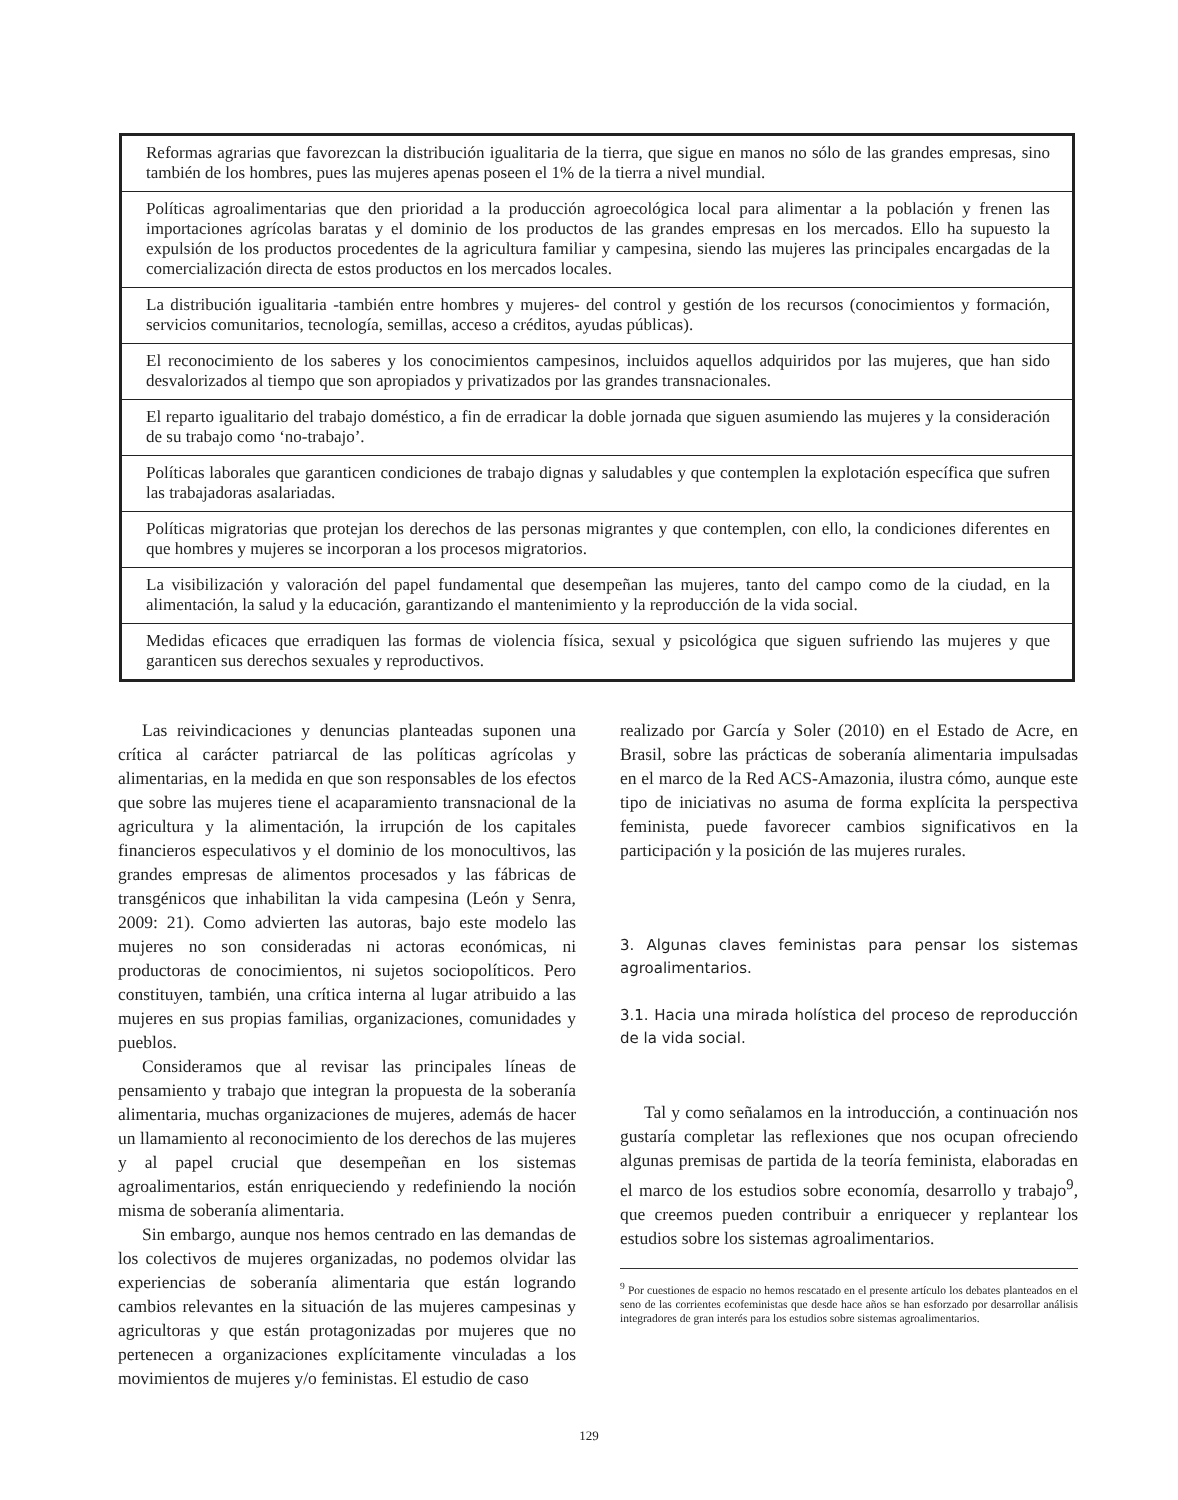| Reformas agrarias que favorezcan la distribución igualitaria de la tierra, que sigue en manos no sólo de las grandes empresas, sino también de los hombres, pues las mujeres apenas poseen el 1% de la tierra a nivel mundial. |
| Políticas agroalimentarias que den prioridad a la producción agroecológica local para alimentar a la población y frenen las importaciones agrícolas baratas y el dominio de los productos de las grandes empresas en los mercados. Ello ha supuesto la expulsión de los productos procedentes de la agricultura familiar y campesina, siendo las mujeres las principales encargadas de la comercialización directa de estos productos en los mercados locales. |
| La distribución igualitaria -también entre hombres y mujeres- del control y gestión de los recursos (conocimientos y formación, servicios comunitarios, tecnología, semillas, acceso a créditos, ayudas públicas). |
| El reconocimiento de los saberes y los conocimientos campesinos, incluidos aquellos adquiridos por las mujeres, que han sido desvalorizados al tiempo que son apropiados y privatizados por las grandes transnacionales. |
| El reparto igualitario del trabajo doméstico, a fin de erradicar la doble jornada que siguen asumiendo las mujeres y la consideración de su trabajo como ‘no-trabajo’. |
| Políticas laborales que garanticen condiciones de trabajo dignas y saludables y que contemplen la explotación específica que sufren las trabajadoras asalariadas. |
| Políticas migratorias que protejan los derechos de las personas migrantes y que contemplen, con ello, la condiciones diferentes en que hombres y mujeres se incorporan a los procesos migratorios. |
| La visibilización y valoración del papel fundamental que desempeñan las mujeres, tanto del campo como de la ciudad, en la alimentación, la salud y la educación, garantizando el mantenimiento y la reproducción de la vida social. |
| Medidas eficaces que erradiquen las formas de violencia física, sexual y psicológica que siguen sufriendo las mujeres y que garanticen sus derechos sexuales y reproductivos. |
Las reivindicaciones y denuncias planteadas suponen una crítica al carácter patriarcal de las políticas agrícolas y alimentarias, en la medida en que son responsables de los efectos que sobre las mujeres tiene el acaparamiento transnacional de la agricultura y la alimentación, la irrupción de los capitales financieros especulativos y el dominio de los monocultivos, las grandes empresas de alimentos procesados y las fábricas de transgénicos que inhabilitan la vida campesina (León y Senra, 2009: 21). Como advierten las autoras, bajo este modelo las mujeres no son consideradas ni actoras económicas, ni productoras de conocimientos, ni sujetos sociopolíticos. Pero constituyen, también, una crítica interna al lugar atribuido a las mujeres en sus propias familias, organizaciones, comunidades y pueblos.
Consideramos que al revisar las principales líneas de pensamiento y trabajo que integran la propuesta de la soberanía alimentaria, muchas organizaciones de mujeres, además de hacer un llamamiento al reconocimiento de los derechos de las mujeres y al papel crucial que desempeñan en los sistemas agroalimentarios, están enriqueciendo y redefiniendo la noción misma de soberanía alimentaria.
Sin embargo, aunque nos hemos centrado en las demandas de los colectivos de mujeres organizadas, no podemos olvidar las experiencias de soberanía alimentaria que están logrando cambios relevantes en la situación de las mujeres campesinas y agricultoras y que están protagonizadas por mujeres que no pertenecen a organizaciones explícitamente vinculadas a los movimientos de mujeres y/o feministas. El estudio de caso
realizado por García y Soler (2010) en el Estado de Acre, en Brasil, sobre las prácticas de soberanía alimentaria impulsadas en el marco de la Red ACS-Amazonia, ilustra cómo, aunque este tipo de iniciativas no asuma de forma explícita la perspectiva feminista, puede favorecer cambios significativos en la participación y la posición de las mujeres rurales.
3. Algunas claves feministas para pensar los sistemas agroalimentarios.
3.1. Hacia una mirada holística del proceso de reproducción de la vida social.
Tal y como señalamos en la introducción, a continuación nos gustaría completar las reflexiones que nos ocupan ofreciendo algunas premisas de partida de la teoría feminista, elaboradas en el marco de los estudios sobre economía, desarrollo y trabajo<sup>9</sup>, que creemos pueden contribuir a enriquecer y replantear los estudios sobre los sistemas agroalimentarios.
<sup>9</sup> Por cuestiones de espacio no hemos rescatado en el presente artículo los debates planteados en el seno de las corrientes ecofeministas que desde hace años se han esforzado por desarrollar análisis integradores de gran interés para los estudios sobre sistemas agroalimentarios.
129